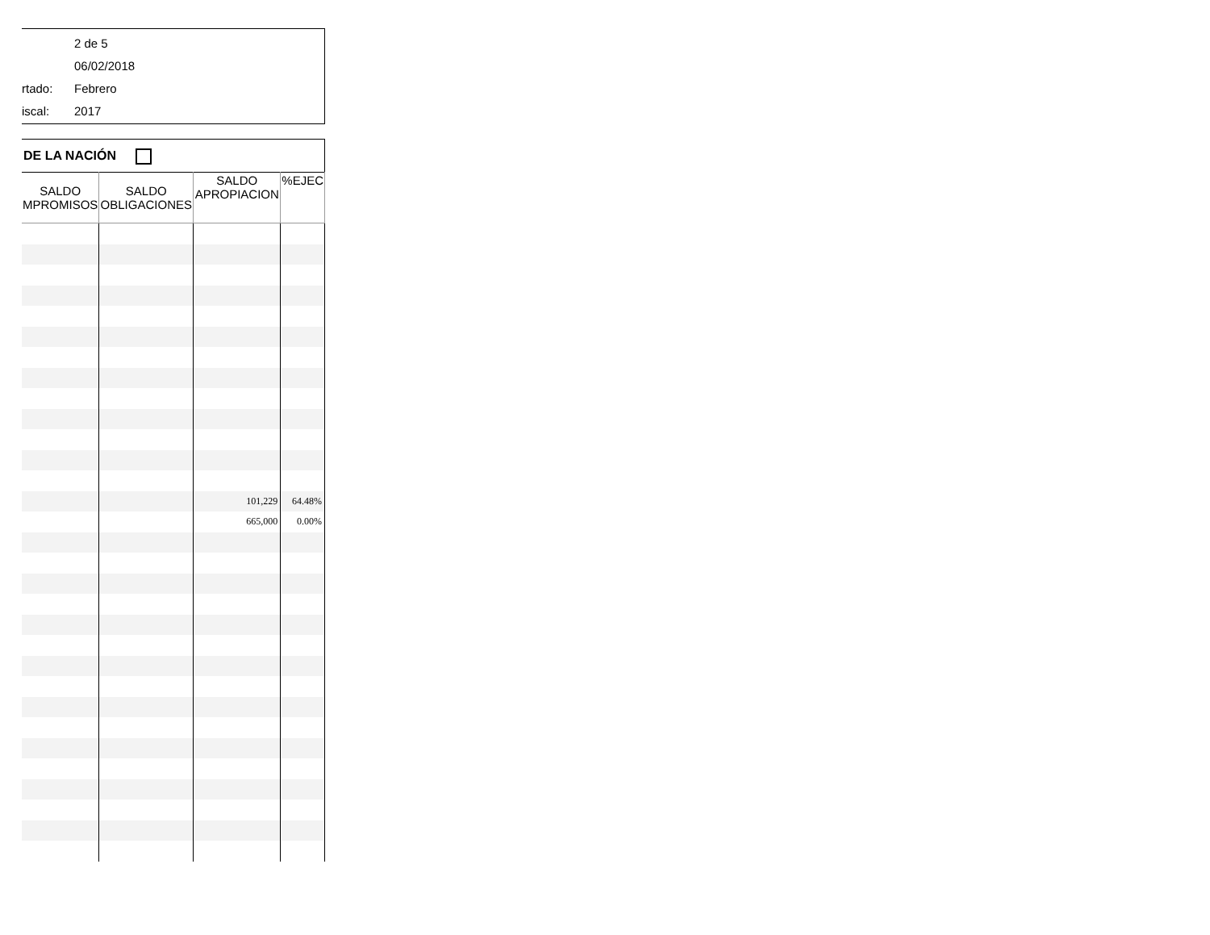2 de 5
06/02/2018
rtado: Febrero
iscal: 2017
DE LA NACIÓN
| SALDO MPROMISOS | SALDO OBLIGACIONES | SALDO APROPIACION | %EJEC |
| --- | --- | --- | --- |
| | | 101,229 | 64.48% |
| | | 665,000 | 0.00% |